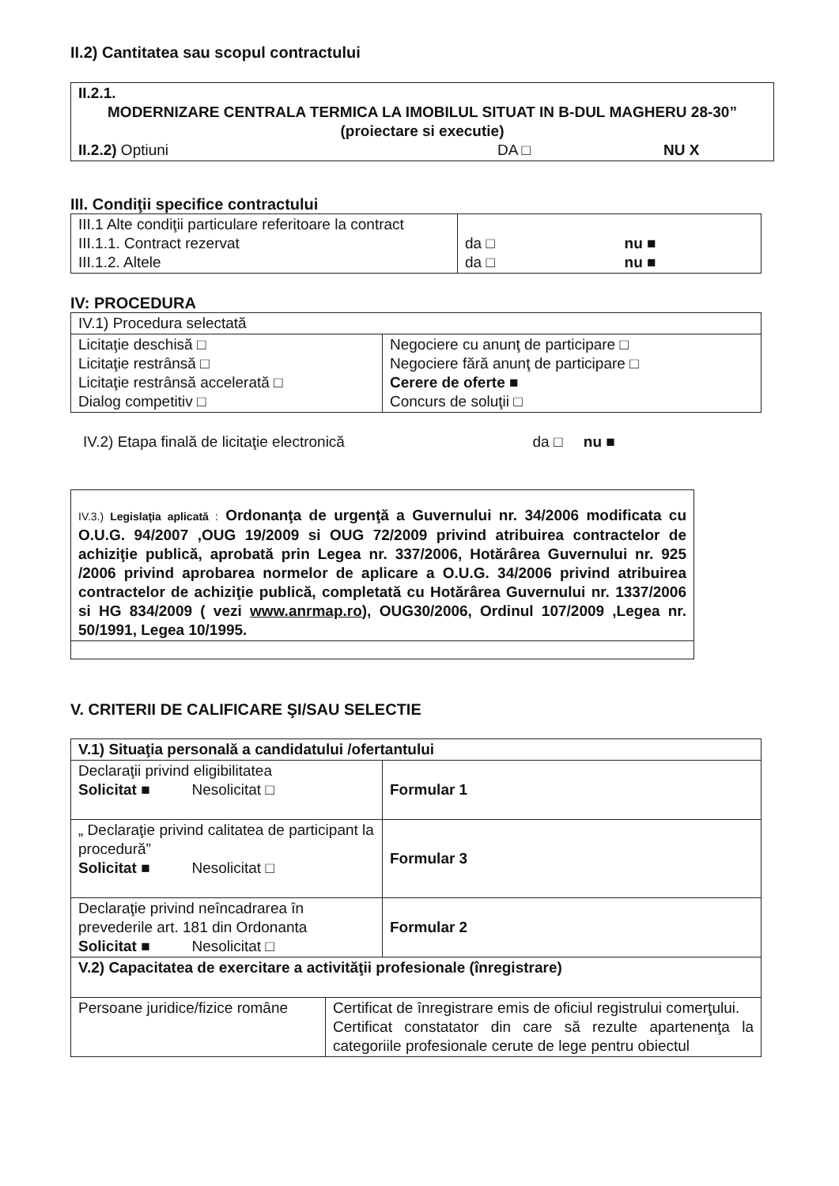II.2) Cantitatea sau scopul contractului
| II.2.1. MODERNIZARE CENTRALA TERMICA LA IMOBILUL SITUAT IN B-DUL MAGHERU 28-30” (proiectare si executie) II.2.2) Optiuni DA □ NU X |
III. Condiţii specifice contractului
| III.1 Alte condiţii particulare referitoare la contract III.1.1. Contract rezervat III.1.2. Altele | da □ nu ■ da □ nu ■ |
IV: PROCEDURA
| IV.1) Procedura selectată | |
| Licitaţie deschisă □ Licitaţie restrânsă □ Licitaţie restrânsă accelerată □ Dialog competitiv □ | Negociere cu anunţ de participare □ Negociere fără anunţ de participare □ Cerere de oferte ■ Concurs de soluţii □ |
IV.2) Etapa finală de licitaţie electronică da □ nu ■
| IV.3.) Legislaţia aplicată : Ordonanţa de urgenţă a Guvernului nr. 34/2006 modificata cu O.U.G. 94/2007 ,OUG 19/2009 si OUG 72/2009 privind atribuirea contractelor de achiziţie publică, aprobată prin Legea nr. 337/2006, Hotărârea Guvernului nr. 925 /2006 privind aprobarea normelor de aplicare a O.U.G. 34/2006 privind atribuirea contractelor de achiziţie publică, completată cu Hotărârea Guvernului nr. 1337/2006 si HG 834/2009 ( vezi www.anrmap.ro ), OUG30/2006, Ordinul 107/2009 ,Legea nr. 50/1991, Legea 10/1995. |
V. CRITERII DE CALIFICARE ŞI/SAU SELECTIE
| V.1) Situaţia personală a candidatului /ofertantului | |
| Declaraţii privind eligibilitatea Solicitat ■ Nesolicitat □ | Formular 1 |
| „ Declaraţie privind calitatea de participant la procedură” Solicitat ■ Nesolicitat □ | Formular 3 |
| Declaraţie privind neîncadrarea în prevederile art. 181 din Ordonanta Solicitat ■ Nesolicitat □ | Formular 2 |
| V.2) Capacitatea de exercitare a activităţii profesionale (înregistrare) | |
| Persoane juridice/fizice române | Certificat de înregistrare emis de oficiul registrului comerţului. Certificat constatator din care să rezulte apartenenţa la categoriile profesionale cerute de lege pentru obiectul |